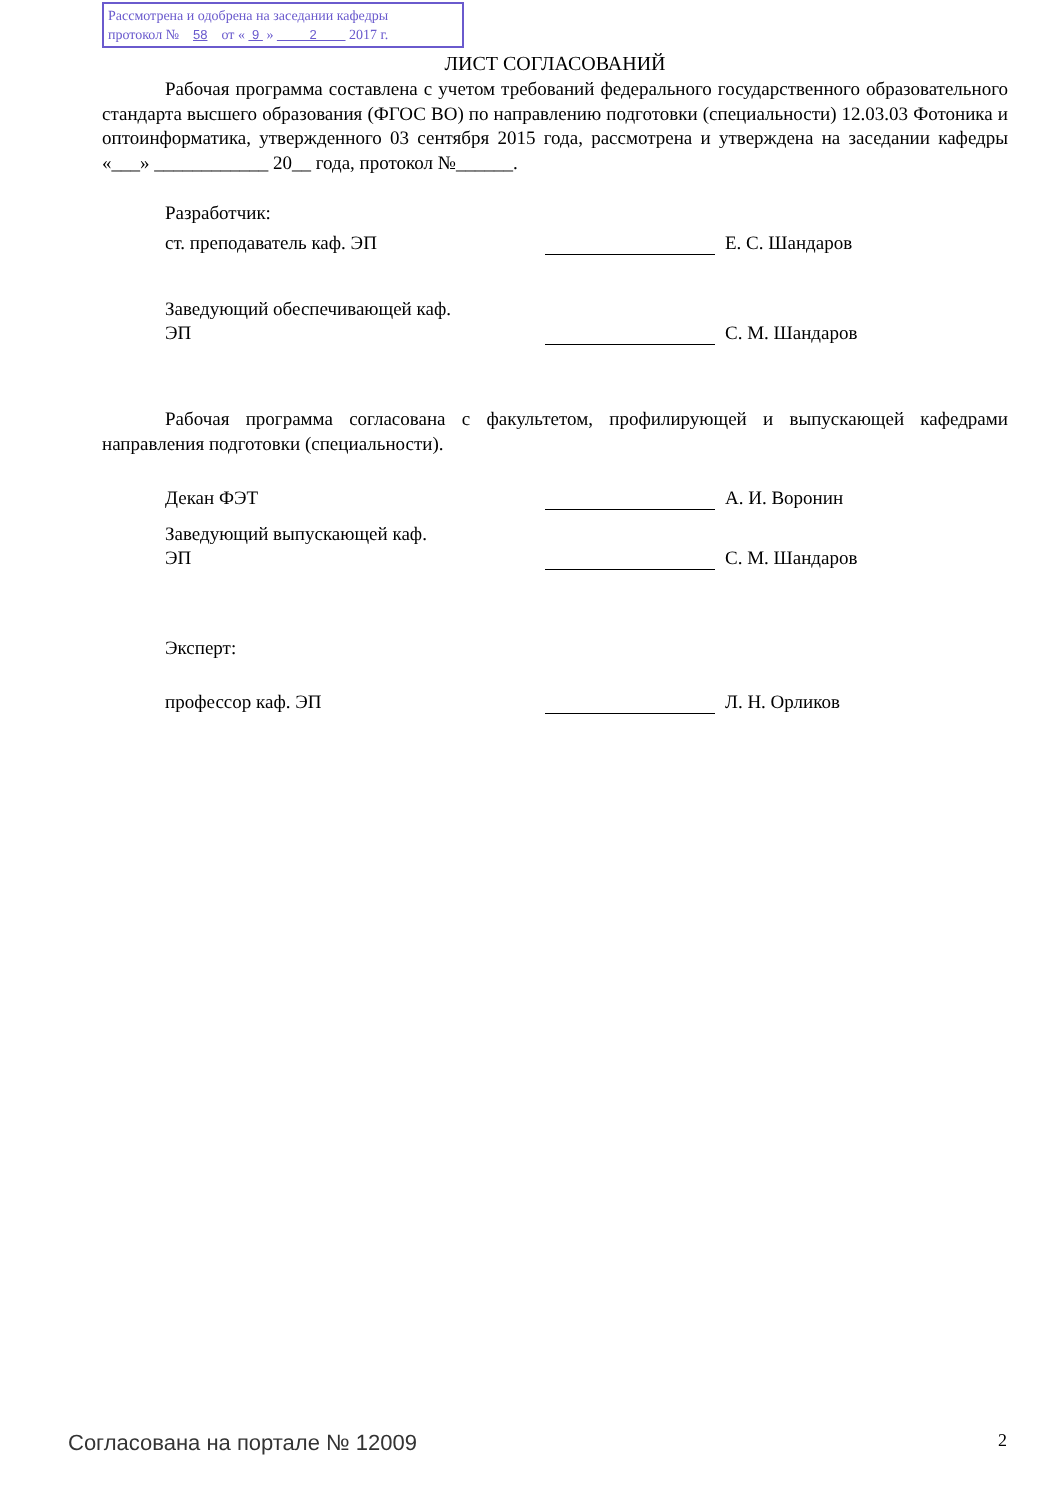Рассмотрена и одобрена на заседании кафедры
протокол № 58 от « 9 » 2 2017 г.
ЛИСТ СОГЛАСОВАНИЙ
Рабочая программа составлена с учетом требований федерального государственного образовательного стандарта высшего образования (ФГОС ВО) по направлению подготовки (специальности) 12.03.03 Фотоника и оптоинформатика, утвержденного 03 сентября 2015 года, рассмотрена и утверждена на заседании кафедры «___» ____________ 20__ года, протокол №______.
Разработчик:
ст. преподаватель каф. ЭП Е. С. Шандаров
Заведующий обеспечивающей каф.
ЭП С. М. Шандаров
Рабочая программа согласована с факультетом, профилирующей и выпускающей кафедрами направления подготовки (специальности).
Декан ФЭТ А. И. Воронин
Заведующий выпускающей каф.
ЭП С. М. Шандаров
Эксперт:
профессор каф. ЭП Л. Н. Орликов
Согласована на портале № 12009 2